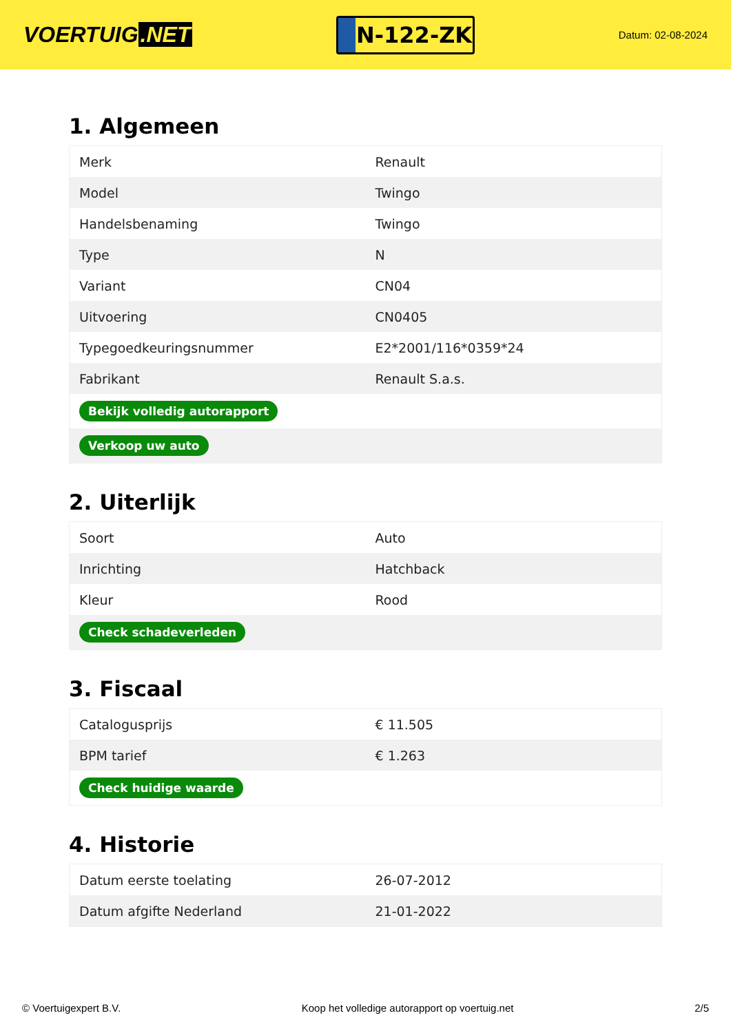VOERTUIG.NET
N-122-ZK
Datum: 02-08-2024
1. Algemeen
| Merk | Renault |
| Model | Twingo |
| Handelsbenaming | Twingo |
| Type | N |
| Variant | CN04 |
| Uitvoering | CN0405 |
| Typegoedkeuringsnummer | E2*2001/116*0359*24 |
| Fabrikant | Renault S.a.s. |
| Bekijk volledig autorapport | |
| Verkoop uw auto | |
2. Uiterlijk
| Soort | Auto |
| Inrichting | Hatchback |
| Kleur | Rood |
| Check schadeverleden | |
3. Fiscaal
| Catalogusprijs | € 11.505 |
| BPM tarief | € 1.263 |
| Check huidige waarde | |
4. Historie
| Datum eerste toelating | 26-07-2012 |
| Datum afgifte Nederland | 21-01-2022 |
© Voertuigexpert B.V. Koop het volledige autorapport op voertuig.net 2/5